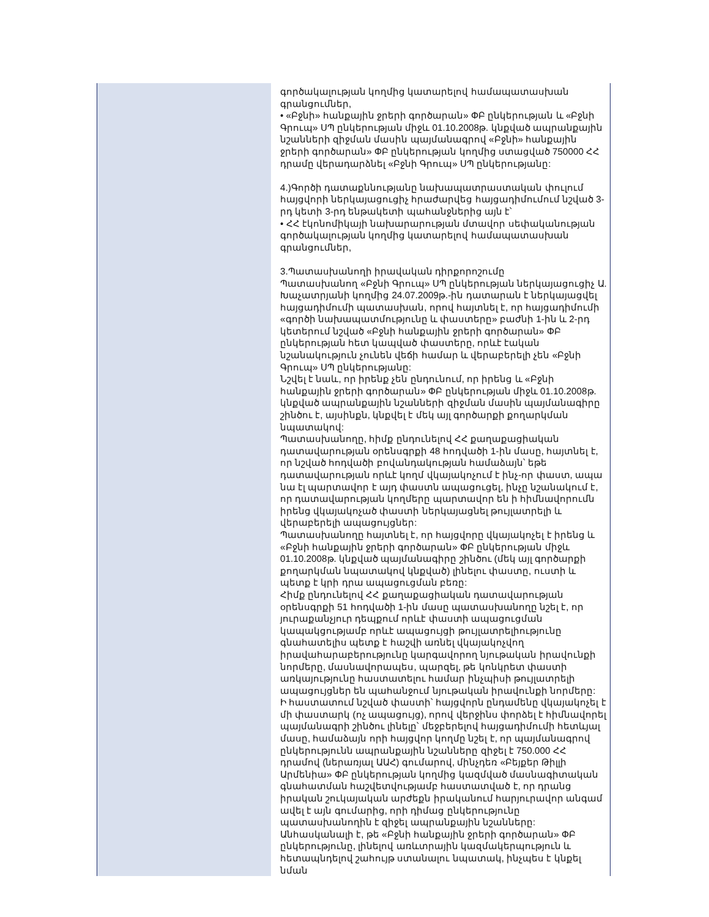| | գործակալության կողմից կատարելով համապատասխան գրանցումներ, • «Բջնի» հանքային ջրերի գործարան» ՓԲ ընկերության և «Բջնի Գրուպ» ՍՊ ընկերության միջև 01.10.2008թ. կնքված ապրանքային նշանների զիջման մասին պայմանագրով «Բջնի» հանքային ջրերի գործարան» ՓԲ ընկերության կողմից ստացված 750000 ՀՀ դրամը վերադարձնել «Բջնի Գրուպ» ՍՊ ընկերությանը: 4.)Գործի դատաքննությանը նախապատրաստական փուլում հայցվորի ներկայացուցիչ հրաժարվեց հայցադիմումում նշված 3-րդ կետի 3-րդ ենթակետի պահանջներից այն է՝ • ՀՀ էկոնոմիկայի նախարարության մտավոր սեփականության գործակալության կողմից կատարելով համապատասխան գրանցումներ, 3.Պատասխանողի իրավական դիրքորոշումը Պատասխանող «Բջնի Գրուպ» ՍՊ ընկերության ներկայացուցիչ Ա. Խաչատրյանի կողմից 24.07.2009թ.-ին դատարան է ներկայացվել հայցադիմումի պատասխան, որով հայտնել է, որ հայցադիմումի «գործի նախապատմությունը և փաստերը» բաժնի 1-ին և 2-րդ կետերում նշված «Բջնի հանքային ջրերի գործարան» ՓԲ ընկերության հետ կապված փաստերը, որևէ էական նշանակություն չունեն վեճի համար և վերաբերելի չեն «Բջնի Գրուպ» ՍՊ ընկերությանը: Նշվել է նաև, որ իրենք չեն ընդունում, որ իրենց և «Բջնի հանքային ջրերի գործարան» ՓԲ ընկերության միջև 01.10.2008թ. կնքված ապրանքային նշանների զիջման մասին պայմանագիրը շինծու է, այսինքն, կնքվել է մեկ այլ գործարքի քողարկման նպատակով: Պատասխանողը, հիմք ընդունելով ՀՀ քաղաքացիական դատավարության օրենսգրքի 48 հոդվածի 1-ին մասը, հայտնել է, որ նշված հոդվածի բովանդակության համաձայն՝ եթե դատավարության որևէ կողմ վկայակոչում է ինչ-որ փաստ, ապա նա էլ պարտավոր է այդ փաստն ապացուցել, ինչը նշանակում է, որ դատավարության կողմերը պարտավոր են ի հիմնավորումն իրենց վկայակոչած փաստի ներկայացնել թույլատրելի և վերաբերելի ապացույցներ: Պատասխանողը հայտնել է, որ հայցվորը վկայակոչել է իրենց և «Բջնի հանքային ջրերի գործարան» ՓԲ ընկերության միջև 01.10.2008թ. կնքված պայմանագիրը շինծու (մեկ այլ գործարքի քողարկման նպատակով կնքված) լինելու փաստը, ուստի և պետք է կրի դրա ապացուցման բեռը: Հիմք ընդունելով ՀՀ քաղաքացիական դատավարության օրենսգրքի 51 հոդվածի 1-ին մասը պատասխանողը նշել է, որ յուրաքանչյուր դեպքում որևէ փաստի ապացուցման կապակցությամբ որևէ ապացույցի թույլատրելիությունը գնահատելիս պետք է հաշվի առնել վկայակոչվող իրավահարաբերությունը կարգավորող նյութական իրավունքի նորմերը, մասնավորապես, պարզել, թե կոնկրետ փաստի առկայությունը հաստատելու համար ինչպիսի թույլատրելի ապացույցներ են պահանջում նյութական իրավունքի նորմերը: Ի հաստատում նշված փաստի՝ հայցվորն ընդամենը վկայակոչել է մի փաստարկ (ոչ ապացույց), որով վերջինս փորձել է հիմնավորել պայմանագրի շինծու լինելը՝ մեջբերելով հայցադիմումի հետևյալ մասը, համաձայն որի հայցվոր կողմը նշել է, որ պայմանագրով ընկերությունն ապրանքային նշանները զիջել է 750.000 ՀՀ դրամով (ներառյալ ԱԱՀ) գումարով, մինչդեռ «Բեյքեր Թիլլի Արմենիա» ՓԲ ընկերության կողմից կազմված մասնագիտական գնահատման հաշվետվությամբ հաստատված է, որ դրանց իրական շուկայական արժեքն իրականում հարյուրավոր անգամ ավել է այն գումարից, որի դիմաց ընկերությունը պատասխանողին է զիջել ապրանքային նշանները: Անհասկանալի է, թե «Բջնի հանքային ջրերի գործարան» ՓԲ ընկերությունը, լինելով առևտրային կազմակերպություն և հետապնդելով շահույթ ստանալու նպատակ, ինչպես է կնքել նման |